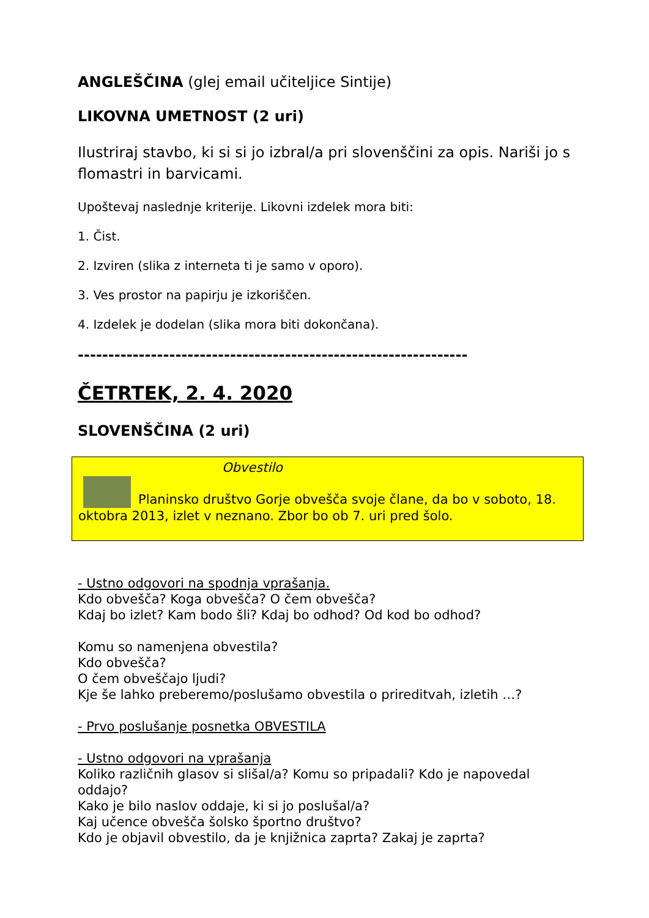ANGLEŠČINA (glej email učiteljice Sintije)
LIKOVNA UMETNOST (2 uri)
Ilustriraj stavbo, ki si si jo izbral/a pri slovenščini za opis. Nariši jo s flomastri in barvicami.
Upoštevaj naslednje kriterije. Likovni izdelek mora biti:
1. Čist.
2. Izviren (slika z interneta ti je samo v oporo).
3. Ves prostor na papirju je izkoriščen.
4. Izdelek je dodelan (slika mora biti dokončana).
----------------------------------------------------------------
ČETRTEK, 2. 4. 2020
SLOVENŠČINA (2 uri)
Obvestilo
Planinsko društvo Gorje obvešča svoje člane, da bo v soboto, 18. oktobra 2013, izlet v neznano. Zbor bo ob 7. uri pred šolo.
- Ustno odgovori na spodnja vprašanja.
Kdo obvešča? Koga obvešča? O čem obvešča?
Kdaj bo izlet? Kam bodo šli? Kdaj bo odhod? Od kod bo odhod?
Komu so namenjena obvestila?
Kdo obvešča?
O čem obveščajo ljudi?
Kje še lahko preberemo/poslušamo obvestila o prireditvah, izletih …?
- Prvo poslušanje posnetka OBVESTILA
- Ustno odgovori na vprašanja
Koliko različnih glasov si slišal/a? Komu so pripadali? Kdo je napovedal oddajo?
Kako je bilo naslov oddaje, ki si jo poslušal/a?
Kaj učence obvešča šolsko športno društvo?
Kdo je objavil obvestilo, da je knjižnica zaprta? Zakaj je zaprta?